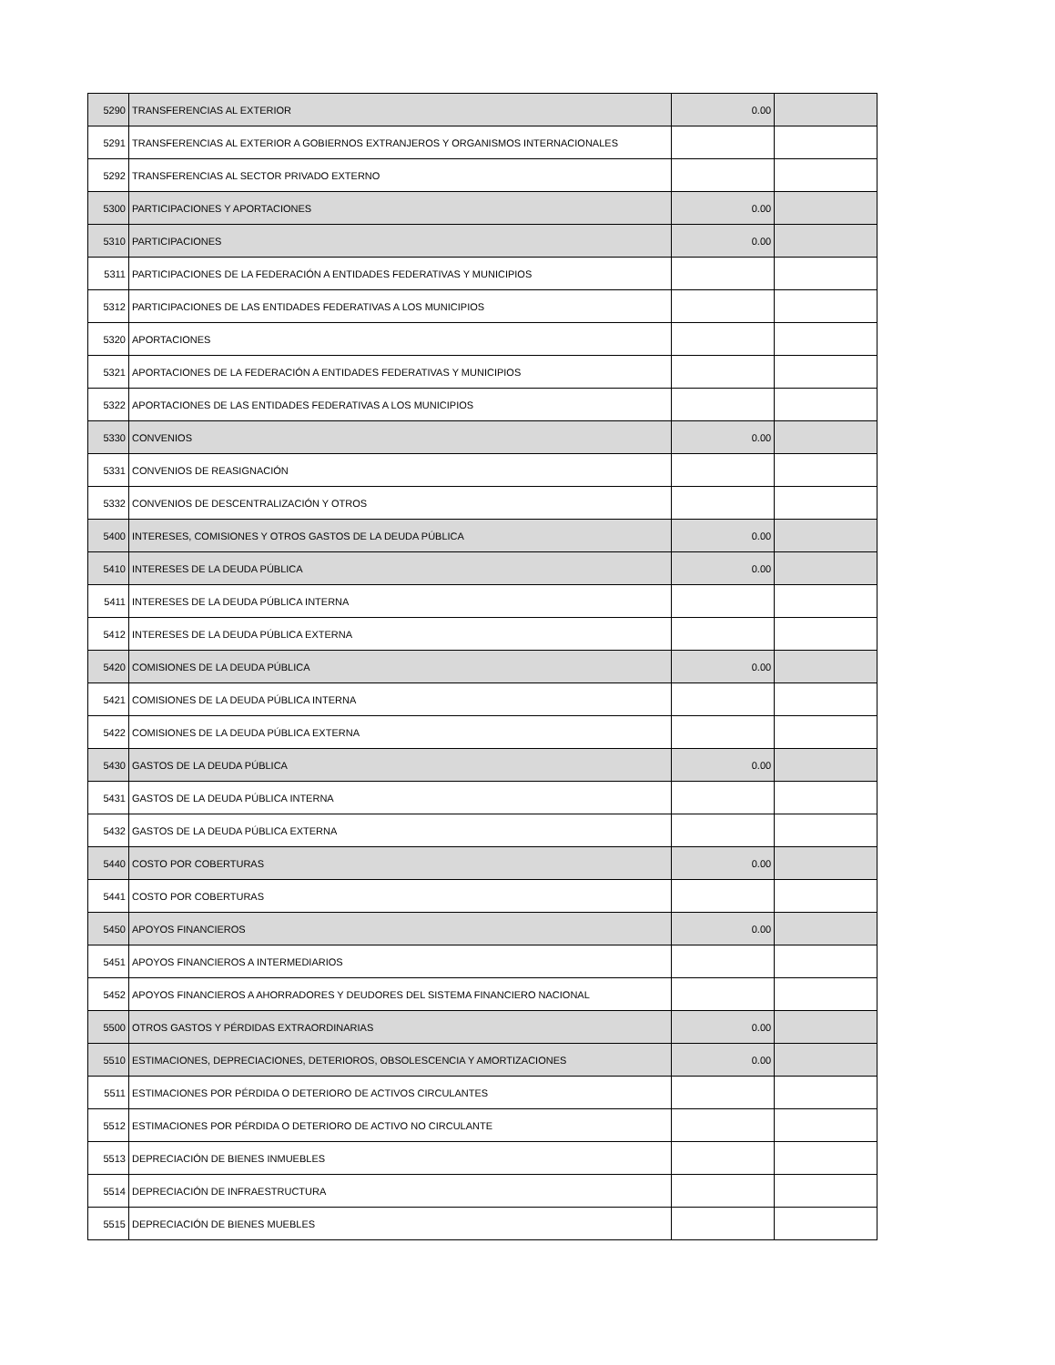| 5290 | TRANSFERENCIAS AL EXTERIOR | 0.00 | |
| 5291 | TRANSFERENCIAS AL EXTERIOR A GOBIERNOS EXTRANJEROS Y ORGANISMOS INTERNACIONALES | | |
| 5292 | TRANSFERENCIAS AL SECTOR PRIVADO EXTERNO | | |
| 5300 | PARTICIPACIONES Y APORTACIONES | 0.00 | |
| 5310 | PARTICIPACIONES | 0.00 | |
| 5311 | PARTICIPACIONES DE LA FEDERACIÓN A ENTIDADES FEDERATIVAS Y MUNICIPIOS | | |
| 5312 | PARTICIPACIONES DE LAS ENTIDADES FEDERATIVAS A LOS MUNICIPIOS | | |
| 5320 | APORTACIONES | | |
| 5321 | APORTACIONES DE LA FEDERACIÓN A ENTIDADES FEDERATIVAS Y MUNICIPIOS | | |
| 5322 | APORTACIONES DE LAS ENTIDADES FEDERATIVAS A LOS MUNICIPIOS | | |
| 5330 | CONVENIOS | 0.00 | |
| 5331 | CONVENIOS DE REASIGNACIÓN | | |
| 5332 | CONVENIOS DE DESCENTRALIZACIÓN Y OTROS | | |
| 5400 | INTERESES, COMISIONES Y OTROS GASTOS DE LA DEUDA PÚBLICA | 0.00 | |
| 5410 | INTERESES DE LA DEUDA PÚBLICA | 0.00 | |
| 5411 | INTERESES DE LA DEUDA PÚBLICA INTERNA | | |
| 5412 | INTERESES DE LA DEUDA PÚBLICA EXTERNA | | |
| 5420 | COMISIONES DE LA DEUDA PÚBLICA | 0.00 | |
| 5421 | COMISIONES DE LA DEUDA PÚBLICA INTERNA | | |
| 5422 | COMISIONES DE LA DEUDA PÚBLICA EXTERNA | | |
| 5430 | GASTOS DE LA DEUDA PÚBLICA | 0.00 | |
| 5431 | GASTOS DE LA DEUDA PÚBLICA INTERNA | | |
| 5432 | GASTOS DE LA DEUDA PÚBLICA EXTERNA | | |
| 5440 | COSTO POR COBERTURAS | 0.00 | |
| 5441 | COSTO POR COBERTURAS | | |
| 5450 | APOYOS FINANCIEROS | 0.00 | |
| 5451 | APOYOS FINANCIEROS A INTERMEDIARIOS | | |
| 5452 | APOYOS FINANCIEROS A AHORRADORES Y DEUDORES DEL SISTEMA FINANCIERO NACIONAL | | |
| 5500 | OTROS GASTOS Y PÉRDIDAS EXTRAORDINARIAS | 0.00 | |
| 5510 | ESTIMACIONES, DEPRECIACIONES, DETERIOROS, OBSOLESCENCIA Y AMORTIZACIONES | 0.00 | |
| 5511 | ESTIMACIONES POR PÉRDIDA O DETERIORO DE ACTIVOS CIRCULANTES | | |
| 5512 | ESTIMACIONES POR PÉRDIDA O DETERIORO DE ACTIVO NO CIRCULANTE | | |
| 5513 | DEPRECIACIÓN DE BIENES INMUEBLES | | |
| 5514 | DEPRECIACIÓN DE INFRAESTRUCTURA | | |
| 5515 | DEPRECIACIÓN DE BIENES MUEBLES | | |